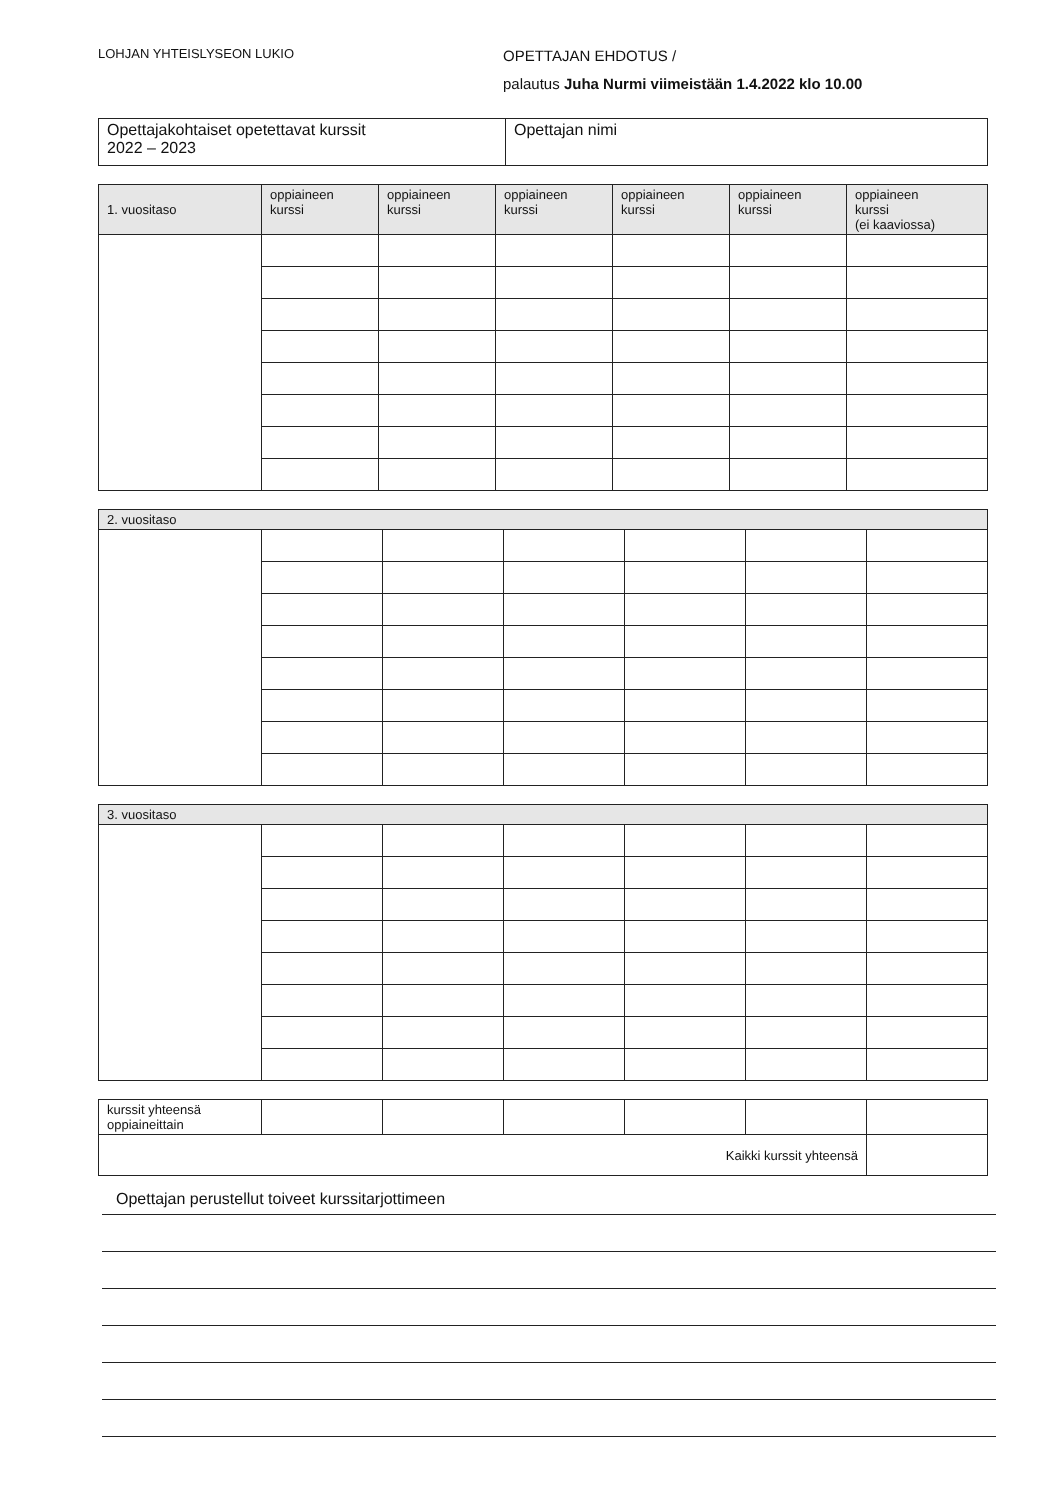LOHJAN YHTEISLYSEON LUKIO
OPETTAJAN EHDOTUS /
palautus Juha Nurmi viimeistään 1.4.2022 klo 10.00
| Opettajakohtaiset opetettavat kurssit 2022 – 2023 | Opettajan nimi |
| 1. vuositaso | oppiaineen kurssi | oppiaineen kurssi | oppiaineen kurssi | oppiaineen kurssi | oppiaineen kurssi | oppiaineen kurssi (ei kaaviossa) |
| --- | --- | --- | --- | --- | --- | --- |
| 2. vuositaso | | | | | | |
| --- | --- | --- | --- | --- | --- | --- |
| 3. vuositaso | | | | | | |
| --- | --- | --- | --- | --- | --- | --- |
| kurssit yhteensä oppiaineittain | | | | | | |
| Kaikki kurssit yhteensä | | | | | | |
Opettajan perustellut toiveet kurssitarjottimeen